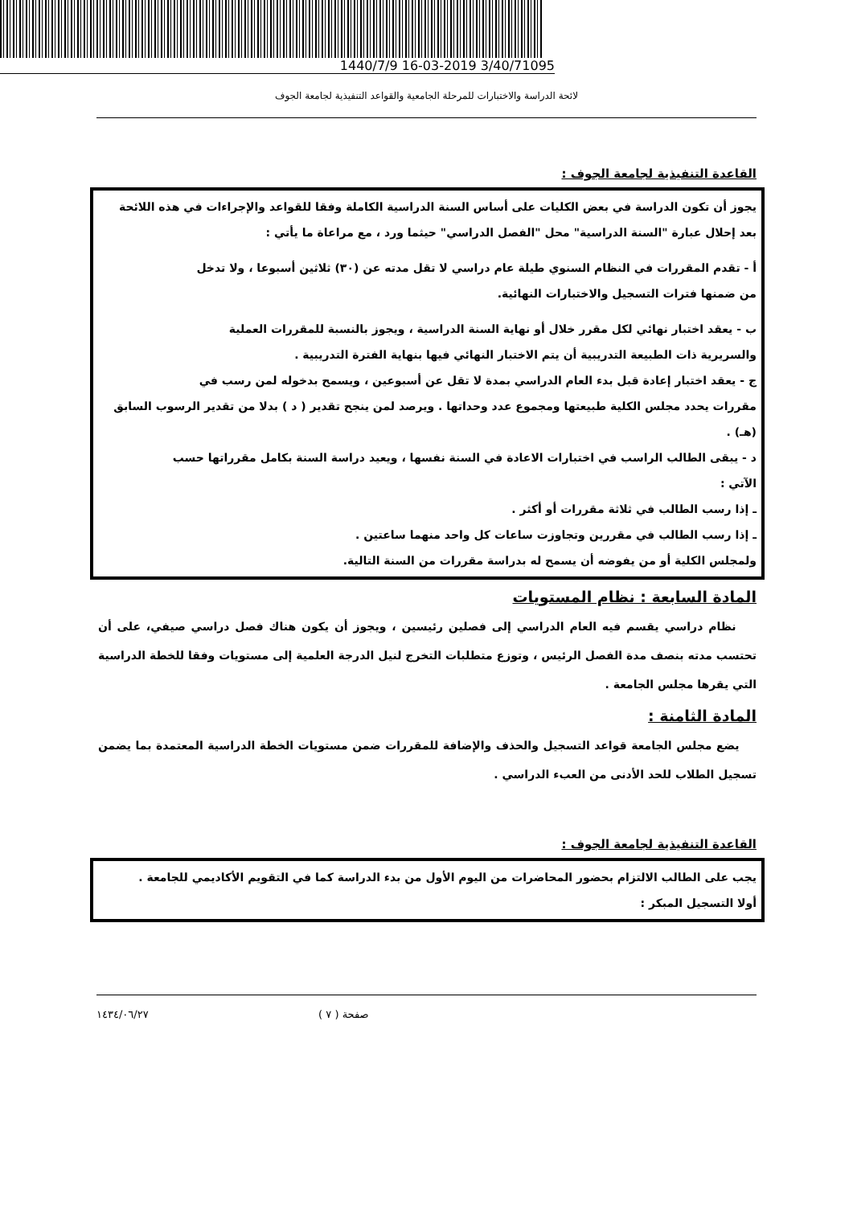1440/7/9 16-03-2019 3/40/71095
لائحة الدراسة والاختبارات للمرحلة الجامعية والقواعد التنفيذية لجامعة الجوف
القاعدة التنفيذية لجامعة الجوف :
يجوز أن تكون الدراسة في بعض الكليات على أساس السنة الدراسية الكاملة وفقا للقواعد والإجراءات في هذه اللائحة بعد إحلال عبارة "السنة الدراسية" محل "الفصل الدراسي" حيثما ورد ، مع مراعاة ما يأتي :
أ - تقدم المقررات في النظام السنوي طيلة عام دراسي لا تقل مدته عن (٣٠) ثلاثين أسبوعا ، ولا تدخل
من ضمنها فترات التسجيل والاختبارات النهائية.
ب - يعقد اختبار نهائي لكل مقرر خلال أو نهاية السنة الدراسية ، ويجوز بالنسبة للمقررات العملية
والسريرية ذات الطبيعة التدريبية أن يتم الاختبار النهائي فيها بنهاية الفترة التدريبية .
ج - يعقد اختبار إعادة قبل بدء العام الدراسي بمدة لا تقل عن أسبوعين ، ويسمح بدخوله لمن رسب في
مقررات يحدد مجلس الكلية طبيعتها ومجموع عدد وحداتها . ويرصد لمن ينجح تقدير ( د ) بدلا من تقدير الرسوب السابق (هـ) .
د - يبقى الطالب الراسب في اختبارات الاعادة في السنة نفسها ، ويعيد دراسة السنة بكامل مقرراتها حسب
الآتي :
ـ إذا رسب الطالب في ثلاثة مقررات أو أكثر .
ـ إذا رسب الطالب في مقررين وتجاوزت ساعات كل واحد منهما ساعتين .
ولمجلس الكلية أو من يفوضه أن يسمح له بدراسة مقررات من السنة التالية.
المادة السابعة : نظام المستويات
نظام دراسي يقسم فيه العام الدراسي إلى فصلين رئيسين ، ويجوز أن يكون هناك فصل دراسي صيفي، على أن تحتسب مدته بنصف مدة الفصل الرئيس ، وتوزع متطلبات التخرج لنيل الدرجة العلمية إلى مستويات وفقا للخطة الدراسية التي يقرها مجلس الجامعة .
المادة الثامنة :
يضع مجلس الجامعة قواعد التسجيل والحذف والإضافة للمقررات ضمن مستويات الخطة الدراسية المعتمدة بما يضمن تسجيل الطلاب للحد الأدنى من العبء الدراسي .
القاعدة التنفيذية لجامعة الجوف :
يجب على الطالب الالتزام بحضور المحاضرات من اليوم الأول من بدء الدراسة كما في التقويم الأكاديمي للجامعة .
أولا التسجيل المبكر :
صفحة ( ٧ ) ١٤٣٤/٠٦/٢٧